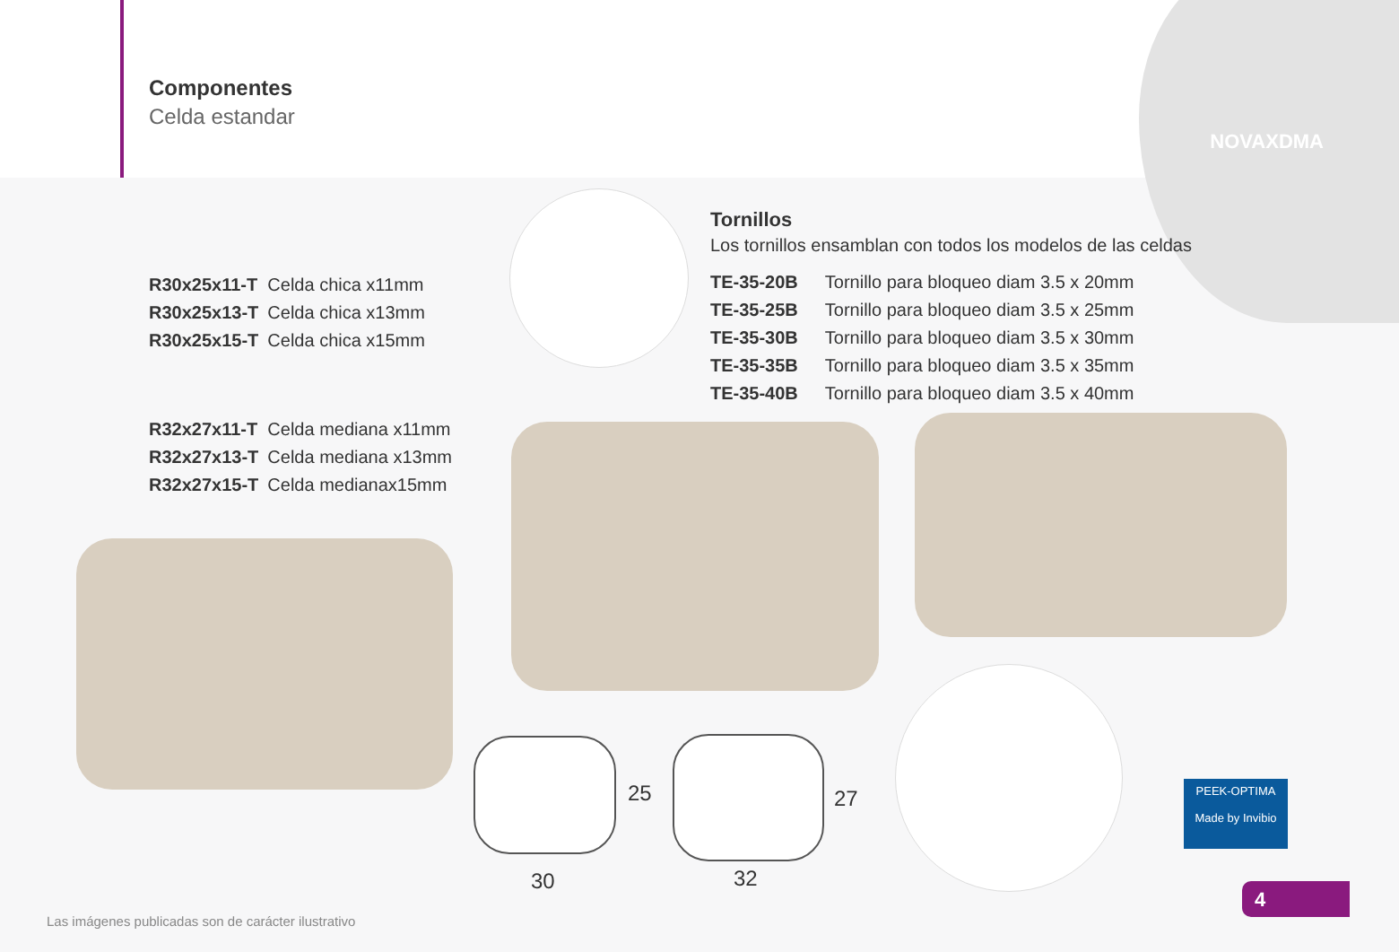Componentes
Celda estandar
NOVAXDMA
| R30x25x11-T | Celda chica x11mm |
| R30x25x13-T | Celda chica x13mm |
| R30x25x15-T | Celda chica x15mm |
| R32x27x11-T | Celda mediana x11mm |
| R32x27x13-T | Celda mediana x13mm |
| R32x27x15-T | Celda medianax15mm |
Tornillos
Los tornillos ensamblan con todos los modelos de las celdas
| TE-35-20B | Tornillo para bloqueo diam 3.5 x 20mm |
| TE-35-25B | Tornillo para bloqueo diam 3.5 x 25mm |
| TE-35-30B | Tornillo para bloqueo diam 3.5 x 30mm |
| TE-35-35B | Tornillo para bloqueo diam 3.5 x 35mm |
| TE-35-40B | Tornillo para bloqueo diam 3.5 x 40mm |
25 27
30 32
PEEK-OPTIMA
Made by Invibio
4
Las imágenes publicadas son de carácter ilustrativo